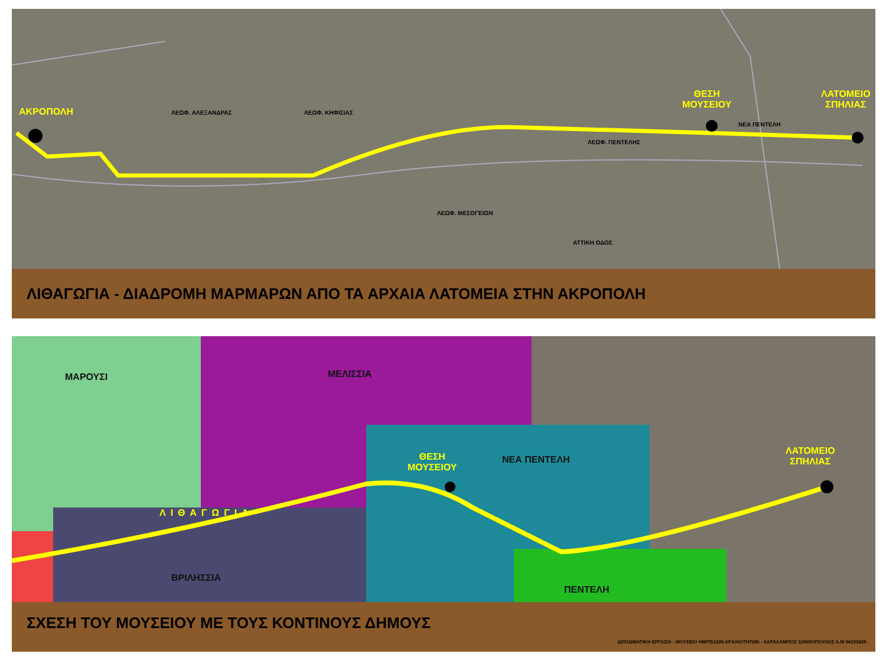ΑΚΡΟΠΟΛΗ
ΘΕΣΗ
ΜΟΥΣΕΙΟΥ
ΛΑΤΟΜΕΙΟ
ΣΠΗΛΙΑΣ
ΝΕΑ ΠΕΝΤΕΛΗ
ΛΕΩΦ. ΚΗΦΙΣΙΑΣ
ΛΕΩΦ. ΑΛΕΞΑΝΔΡΑΣ
ΛΕΩΦ. ΠΕΝΤΕΛΗΣ
ΛΕΩΦ. ΜΕΣΟΓΕΙΩΝ
ΑΤΤΙΚΗ ΟΔΟΣ
ΛΙΘΑΓΩΓΙΑ - ΔΙΑΔΡΟΜΗ ΜΑΡΜΑΡΩΝ ΑΠΟ ΤΑ ΑΡΧΑΙΑ ΛΑΤΟΜΕΙΑ ΣΤΗΝ ΑΚΡΟΠΟΛΗ
ΜΑΡΟΥΣΙ ΜΕΛΙΣΣΙΑ
ΝΕΑ ΠΕΝΤΕΛΗ
ΒΡΙΛΗΣΣΙΑ
ΠΕΝΤΕΛΗ
ΘΕΣΗ
ΜΟΥΣΕΙΟΥ
ΛΑΤΟΜΕΙΟ
ΣΠΗΛΙΑΣ
ΛΙΘΑΓΩΓΙΑ
ΣΧΕΣΗ ΤΟΥ ΜΟΥΣΕΙΟΥ ΜΕ ΤΟΥΣ ΚΟΝΤΙΝΟΥΣ ΔΗΜΟΥΣ
ΔΙΠΛΩΜΑΤΙΚΗ ΕΡΓΑΣΙΑ - ΜΟΥΣΕΙΟ ΗΜΙΤΕΛΩΝ ΑΡΧΑΙΟΤΗΤΩΝ - ΧΑΡΑΛΑΜΠΟΣ ΞΑΝΘΟΠΟΥΛΟΣ Α.Μ 04105625